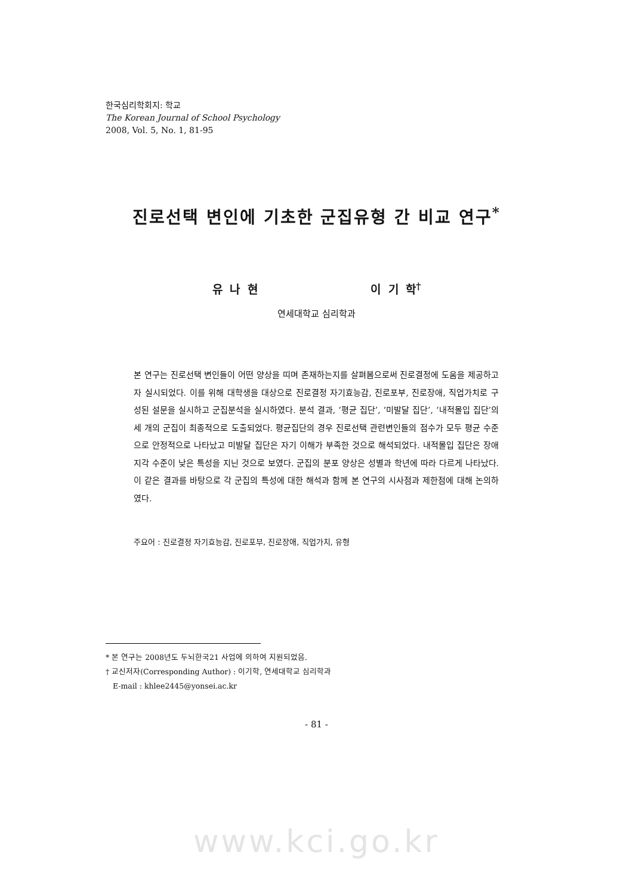한국심리학회지: 학교
The Korean Journal of School Psychology
2008, Vol. 5, No. 1, 81-95
진로선택 변인에 기초한 군집유형 간 비교 연구<sup>*</sup>
유 나 현 이 기 학<sup>†</sup>
연세대학교 심리학과
본 연구는 진로선택 변인들이 어떤 양상을 띠며 존재하는지를 살펴봄으로써 진로결정에 도움을 제공하고자 실시되었다. 이를 위해 대학생을 대상으로 진로결정 자기효능감, 진로포부, 진로장애, 직업가치로 구성된 설문을 실시하고 군집분석을 실시하였다. 분석 결과, ‘평균 집단’, ‘미발달 집단’, ‘내적몰입 집단’의 세 개의 군집이 최종적으로 도출되었다. 평균집단의 경우 진로선택 관련변인들의 점수가 모두 평균 수준으로 안정적으로 나타났고 미발달 집단은 자기 이해가 부족한 것으로 해석되었다. 내적몰입 집단은 장애 지각 수준이 낮은 특성을 지닌 것으로 보였다. 군집의 분포 양상은 성별과 학년에 따라 다르게 나타났다. 이 같은 결과를 바탕으로 각 군집의 특성에 대한 해석과 함께 본 연구의 시사점과 제한점에 대해 논의하였다.
주요어 : 진로결정 자기효능감, 진로포부, 진로장애, 직업가치, 유형
* 본 연구는 2008년도 두뇌한국21 사업에 의하여 지원되었음.
† 교신저자(Corresponding Author) : 이기학, 연세대학교 심리학과
E-mail : khlee2445@yonsei.ac.kr
- 81 -
www.kci.go.kr